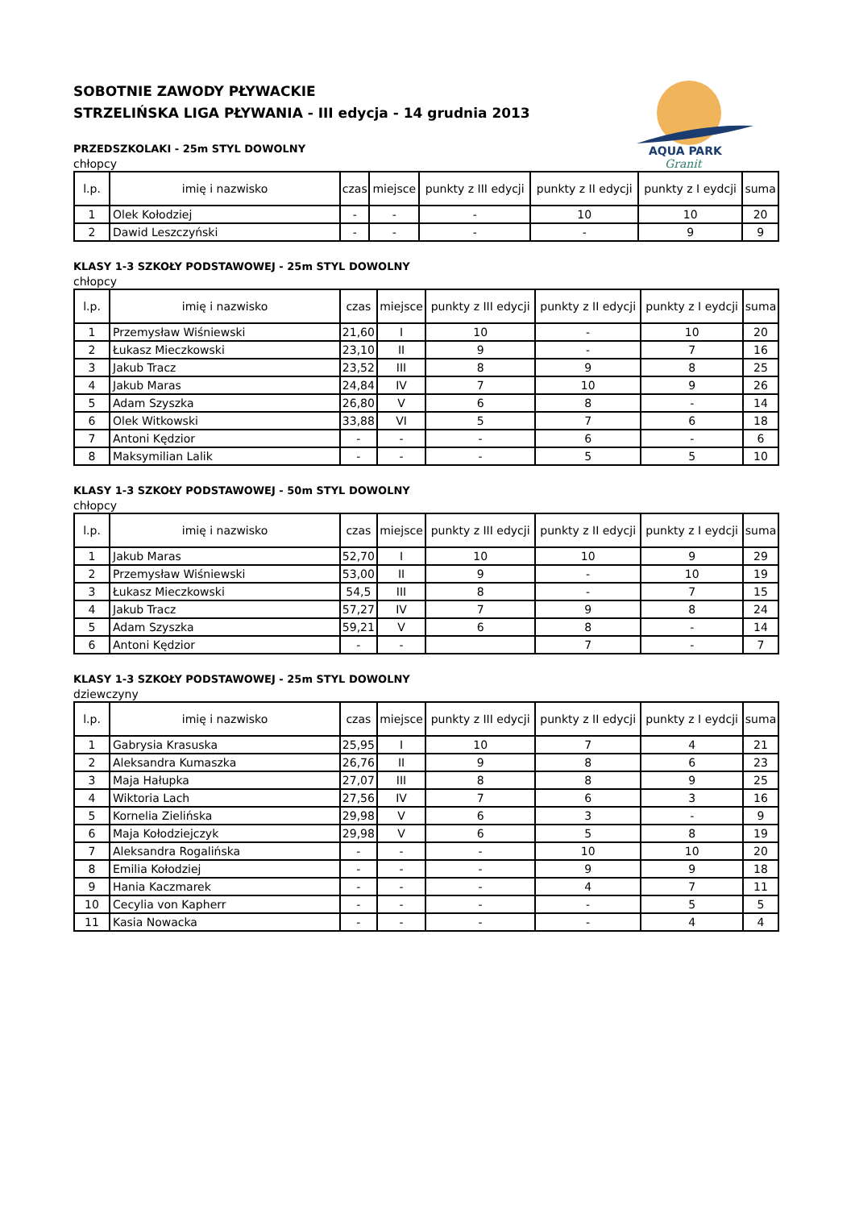AQUA PARK
Granit
SOBOTNIE ZAWODY PŁYWACKIE
STRZELIŃSKA LIGA PŁYWANIA - III edycja - 14 grudnia 2013
PRZEDSZKOLAKI - 25m STYL DOWOLNY
chłopcy
| l.p. | imię i nazwisko | czas | miejsce | punkty z III edycji | punkty z II edycji | punkty z I eydcji | suma |
| --- | --- | --- | --- | --- | --- | --- | --- |
| 1 | Olek Kołodziej | - | - | - | 10 | 10 | 20 |
| 2 | Dawid Leszczyński | - | - | - | - | 9 | 9 |
KLASY 1-3 SZKOŁY PODSTAWOWEJ - 25m STYL DOWOLNY
chłopcy
| l.p. | imię i nazwisko | czas | miejsce | punkty z III edycji | punkty z II edycji | punkty z I eydcji | suma |
| --- | --- | --- | --- | --- | --- | --- | --- |
| 1 | Przemysław Wiśniewski | 21,60 | I | 10 | - | 10 | 20 |
| 2 | Łukasz Mieczkowski | 23,10 | II | 9 | - | 7 | 16 |
| 3 | Jakub Tracz | 23,52 | III | 8 | 9 | 8 | 25 |
| 4 | Jakub Maras | 24,84 | IV | 7 | 10 | 9 | 26 |
| 5 | Adam Szyszka | 26,80 | V | 6 | 8 | - | 14 |
| 6 | Olek Witkowski | 33,88 | VI | 5 | 7 | 6 | 18 |
| 7 | Antoni Kędzior | - | - | - | 6 | - | 6 |
| 8 | Maksymilian Lalik | - | - | - | 5 | 5 | 10 |
KLASY 1-3 SZKOŁY PODSTAWOWEJ - 50m STYL DOWOLNY
chłopcy
| l.p. | imię i nazwisko | czas | miejsce | punkty z III edycji | punkty z II edycji | punkty z I eydcji | suma |
| --- | --- | --- | --- | --- | --- | --- | --- |
| 1 | Jakub Maras | 52,70 | I | 10 | 10 | 9 | 29 |
| 2 | Przemysław Wiśniewski | 53,00 | II | 9 | - | 10 | 19 |
| 3 | Łukasz Mieczkowski | 54,5 | III | 8 | - | 7 | 15 |
| 4 | Jakub Tracz | 57,27 | IV | 7 | 9 | 8 | 24 |
| 5 | Adam Szyszka | 59,21 | V | 6 | 8 | - | 14 |
| 6 | Antoni Kędzior | - | - | | 7 | - | 7 |
KLASY 1-3 SZKOŁY PODSTAWOWEJ - 25m STYL DOWOLNY
dziewczyny
| l.p. | imię i nazwisko | czas | miejsce | punkty z III edycji | punkty z II edycji | punkty z I eydcji | suma |
| --- | --- | --- | --- | --- | --- | --- | --- |
| 1 | Gabrysia Krasuska | 25,95 | I | 10 | 7 | 4 | 21 |
| 2 | Aleksandra Kumaszka | 26,76 | II | 9 | 8 | 6 | 23 |
| 3 | Maja Hałupka | 27,07 | III | 8 | 8 | 9 | 25 |
| 4 | Wiktoria Lach | 27,56 | IV | 7 | 6 | 3 | 16 |
| 5 | Kornelia Zielińska | 29,98 | V | 6 | 3 | - | 9 |
| 6 | Maja Kołodziejczyk | 29,98 | V | 6 | 5 | 8 | 19 |
| 7 | Aleksandra Rogalińska | - | - | - | 10 | 10 | 20 |
| 8 | Emilia Kołodziej | - | - | - | 9 | 9 | 18 |
| 9 | Hania Kaczmarek | - | - | - | 4 | 7 | 11 |
| 10 | Cecylia von Kapherr | - | - | - | - | 5 | 5 |
| 11 | Kasia Nowacka | - | - | - | - | 4 | 4 |